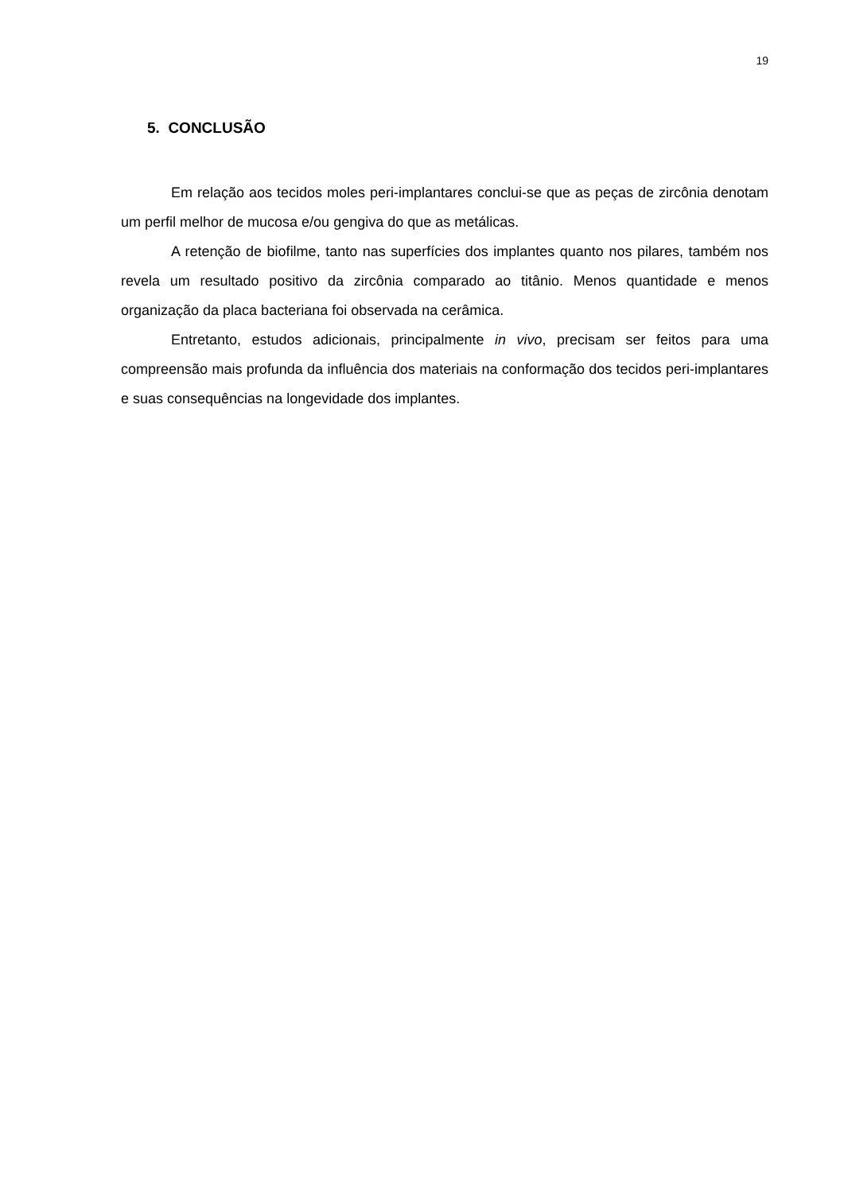19
5. CONCLUSÃO
Em relação aos tecidos moles peri-implantares conclui-se que as peças de zircônia denotam um perfil melhor de mucosa e/ou gengiva do que as metálicas.
A retenção de biofilme, tanto nas superfícies dos implantes quanto nos pilares, também nos revela um resultado positivo da zircônia comparado ao titânio. Menos quantidade e menos organização da placa bacteriana foi observada na cerâmica.
Entretanto, estudos adicionais, principalmente in vivo, precisam ser feitos para uma compreensão mais profunda da influência dos materiais na conformação dos tecidos peri-implantares e suas consequências na longevidade dos implantes.